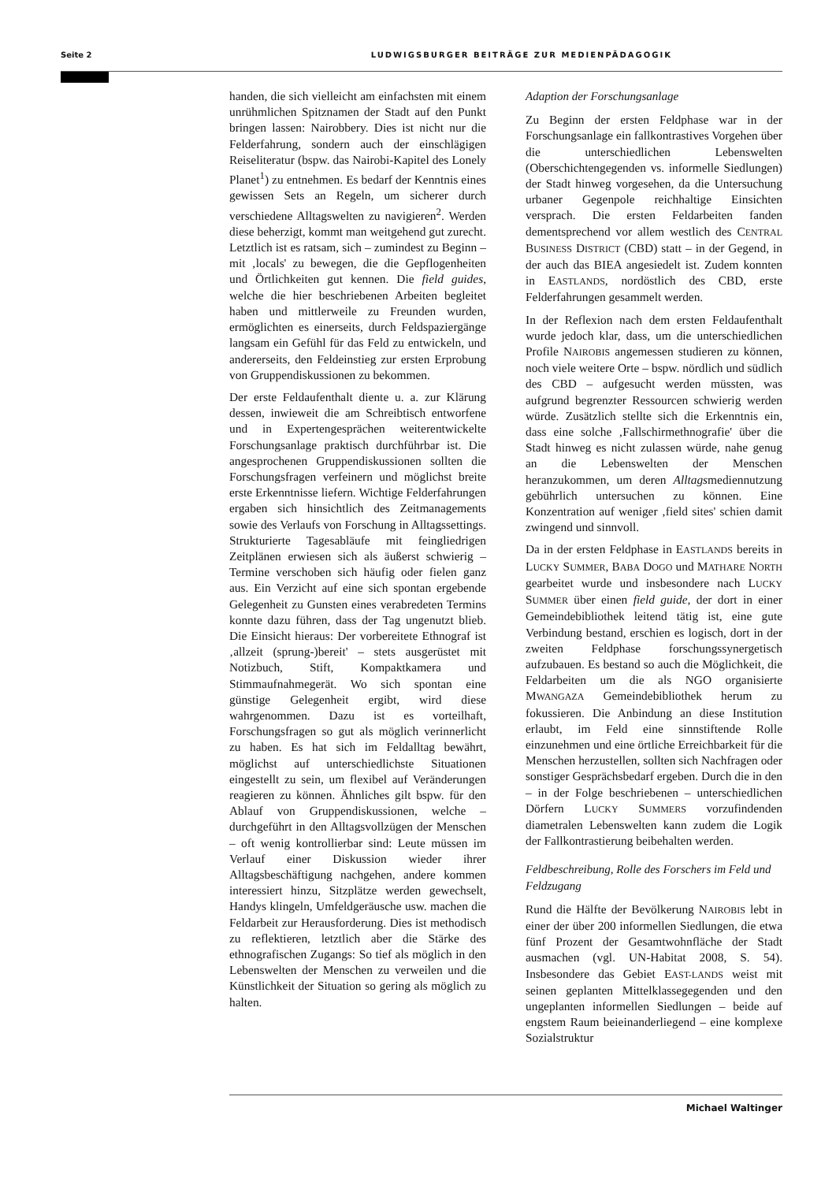Seite 2 LUDWIGSBURGER BEITRÄGE ZUR MEDIENPÄDAGOGIK
handen, die sich vielleicht am einfachsten mit einem unrühmlichen Spitznamen der Stadt auf den Punkt bringen lassen: Nairobbery. Dies ist nicht nur die Felderfahrung, sondern auch der einschlägigen Reiseliteratur (bspw. das Nairobi-Kapitel des Lonely Planet<sup>1</sup>) zu entnehmen. Es bedarf der Kenntnis eines gewissen Sets an Regeln, um sicherer durch verschiedene Alltagswelten zu navigieren<sup>2</sup>. Werden diese beherzigt, kommt man weitgehend gut zurecht. Letztlich ist es ratsam, sich – zumindest zu Beginn – mit ‚locals' zu bewegen, die die Gepflogenheiten und Örtlichkeiten gut kennen. Die field guides, welche die hier beschriebenen Arbeiten begleitet haben und mittlerweile zu Freunden wurden, ermöglichten es einerseits, durch Feldspaziergänge langsam ein Gefühl für das Feld zu entwickeln, und andererseits, den Feldeinstieg zur ersten Erprobung von Gruppendiskussionen zu bekommen.
Der erste Feldaufenthalt diente u. a. zur Klärung dessen, inwieweit die am Schreibtisch entworfene und in Expertengesprächen weiterentwickelte Forschungsanlage praktisch durchführbar ist. Die angesprochenen Gruppendiskussionen sollten die Forschungsfragen verfeinern und möglichst breite erste Erkenntnisse liefern. Wichtige Felderfahrungen ergaben sich hinsichtlich des Zeitmanagements sowie des Verlaufs von Forschung in Alltagssettings. Strukturierte Tagesabläufe mit feingliedrigen Zeitplänen erwiesen sich als äußerst schwierig – Termine verschoben sich häufig oder fielen ganz aus. Ein Verzicht auf eine sich spontan ergebende Gelegenheit zu Gunsten eines verabredeten Termins konnte dazu führen, dass der Tag ungenutzt blieb. Die Einsicht hieraus: Der vorbereitete Ethnograf ist ‚allzeit (sprung-)bereit' – stets ausgerüstet mit Notizbuch, Stift, Kompaktkamera und Stimmaufnahmegerät. Wo sich spontan eine günstige Gelegenheit ergibt, wird diese wahrgenommen. Dazu ist es vorteilhaft, Forschungsfragen so gut als möglich verinnerlicht zu haben. Es hat sich im Feldalltag bewährt, möglichst auf unterschiedlichste Situationen eingestellt zu sein, um flexibel auf Veränderungen reagieren zu können. Ähnliches gilt bspw. für den Ablauf von Gruppendiskussionen, welche – durchgeführt in den Alltagsvollzügen der Menschen – oft wenig kontrollierbar sind: Leute müssen im Verlauf einer Diskussion wieder ihrer Alltagsbeschäftigung nachgehen, andere kommen interessiert hinzu, Sitzplätze werden gewechselt, Handys klingeln, Umfeldgeräusche usw. machen die Feldarbeit zur Herausforderung. Dies ist methodisch zu reflektieren, letztlich aber die Stärke des ethnografischen Zugangs: So tief als möglich in den Lebenswelten der Menschen zu verweilen und die Künstlichkeit der Situation so gering als möglich zu halten.
Adaption der Forschungsanlage
Zu Beginn der ersten Feldphase war in der Forschungsanlage ein fallkontrastives Vorgehen über die unterschiedlichen Lebenswelten (Oberschichtengegenden vs. informelle Siedlungen) der Stadt hinweg vorgesehen, da die Untersuchung urbaner Gegenpole reichhaltige Einsichten versprach. Die ersten Feldarbeiten fanden dementsprechend vor allem westlich des CENTRAL BUSINESS DISTRICT (CBD) statt – in der Gegend, in der auch das BIEA angesiedelt ist. Zudem konnten in EASTLANDS, nordöstlich des CBD, erste Felderfahrungen gesammelt werden.
In der Reflexion nach dem ersten Feldaufenthalt wurde jedoch klar, dass, um die unterschiedlichen Profile NAIROBIS angemessen studieren zu können, noch viele weitere Orte – bspw. nördlich und südlich des CBD – aufgesucht werden müssten, was aufgrund begrenzter Ressourcen schwierig werden würde. Zusätzlich stellte sich die Erkenntnis ein, dass eine solche ‚Fallschirmethnografie' über die Stadt hinweg es nicht zulassen würde, nahe genug an die Lebenswelten der Menschen heranzukommen, um deren Alltagsmediennutzung gebührlich untersuchen zu können. Eine Konzentration auf weniger ‚field sites' schien damit zwingend und sinnvoll.
Da in der ersten Feldphase in EASTLANDS bereits in LUCKY SUMMER, BABA DOGO und MATHARE NORTH gearbeitet wurde und insbesondere nach LUCKY SUMMER über einen field guide, der dort in einer Gemeindebibliothek leitend tätig ist, eine gute Verbindung bestand, erschien es logisch, dort in der zweiten Feldphase forschungssynergetisch aufzubauen. Es bestand so auch die Möglichkeit, die Feldarbeiten um die als NGO organisierte MWANGAZA Gemeindebibliothek herum zu fokussieren. Die Anbindung an diese Institution erlaubt, im Feld eine sinnstiftende Rolle einzunehmen und eine örtliche Erreichbarkeit für die Menschen herzustellen, sollten sich Nachfragen oder sonstiger Gesprächsbedarf ergeben. Durch die in den – in der Folge beschriebenen – unterschiedlichen Dörfern LUCKY SUMMERS vorzufindenden diametralen Lebenswelten kann zudem die Logik der Fallkontrastierung beibehalten werden.
Feldbeschreibung, Rolle des Forschers im Feld und Feldzugang
Rund die Hälfte der Bevölkerung NAIROBIS lebt in einer der über 200 informellen Siedlungen, die etwa fünf Prozent der Gesamtwohnfläche der Stadt ausmachen (vgl. UN-Habitat 2008, S. 54). Insbesondere das Gebiet EAST-LANDS weist mit seinen geplanten Mittelklassegegenden und den ungeplanten informellen Siedlungen – beide auf engstem Raum beieinanderliegend – eine komplexe Sozialstruktur
Michael Waltinger